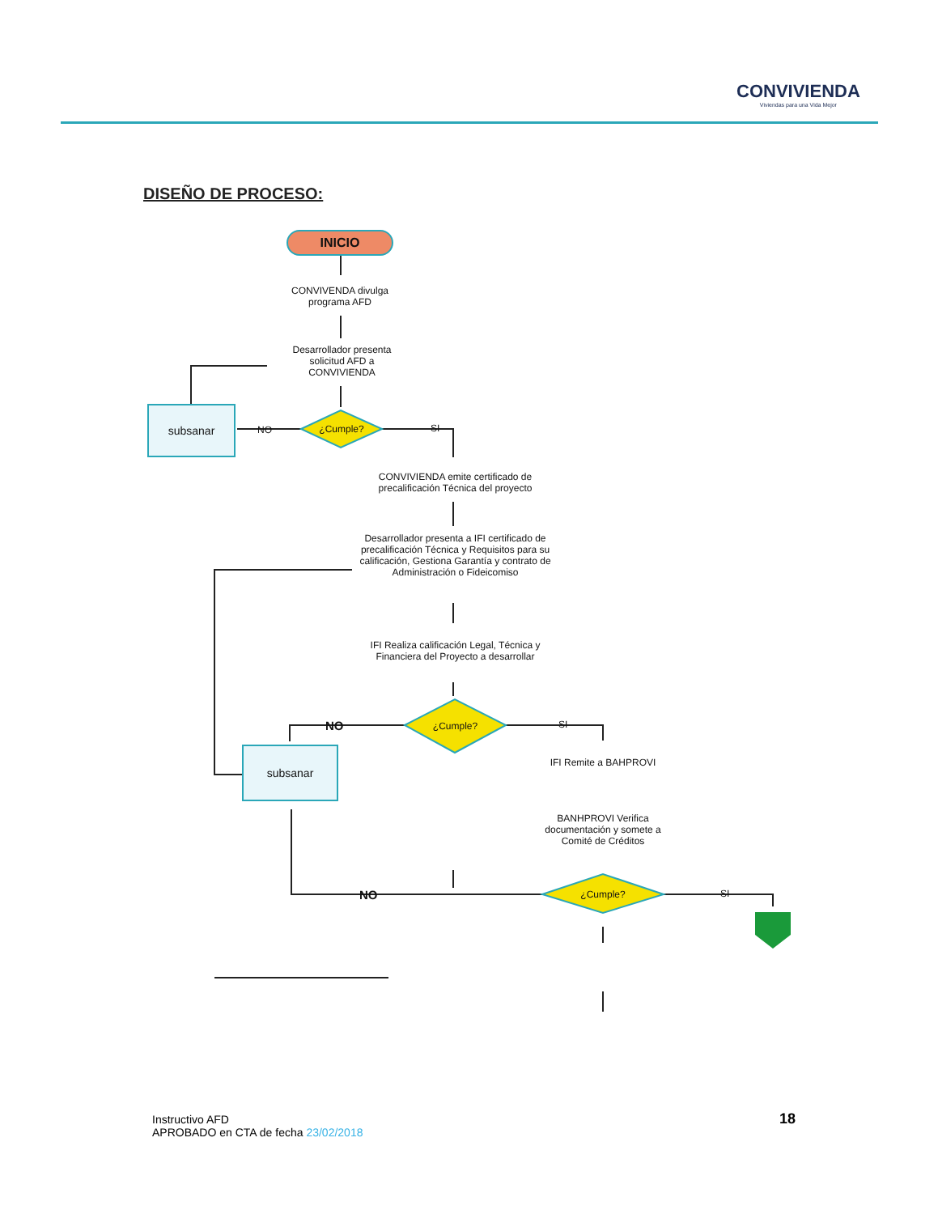CONVIVIENDA
Viviendas para una Vida Mejor
DISEÑO DE PROCESO:
INICIO
CONVIVENDA divulga programa AFD
Desarrollador presenta solicitud AFD a CONVIVIENDA
¿Cumple?
subsanar NO SI
CONVIVIENDA emite certificado de precalificación Técnica del proyecto
Desarrollador presenta a IFI certificado de precalificación Técnica y Requisitos para su calificación, Gestiona Garantía y contrato de Administración o Fideicomiso
IFI Realiza calificación Legal, Técnica y Financiera del Proyecto a desarrollar
¿Cumple?
NO SI
subsanar
IFI Remite a BAHPROVI
BANHPROVI Verifica documentación y somete a Comité de Créditos
¿Cumple?
NO SI
Instructivo AFD
APROBADO en CTA de fecha 23/02/2018
18